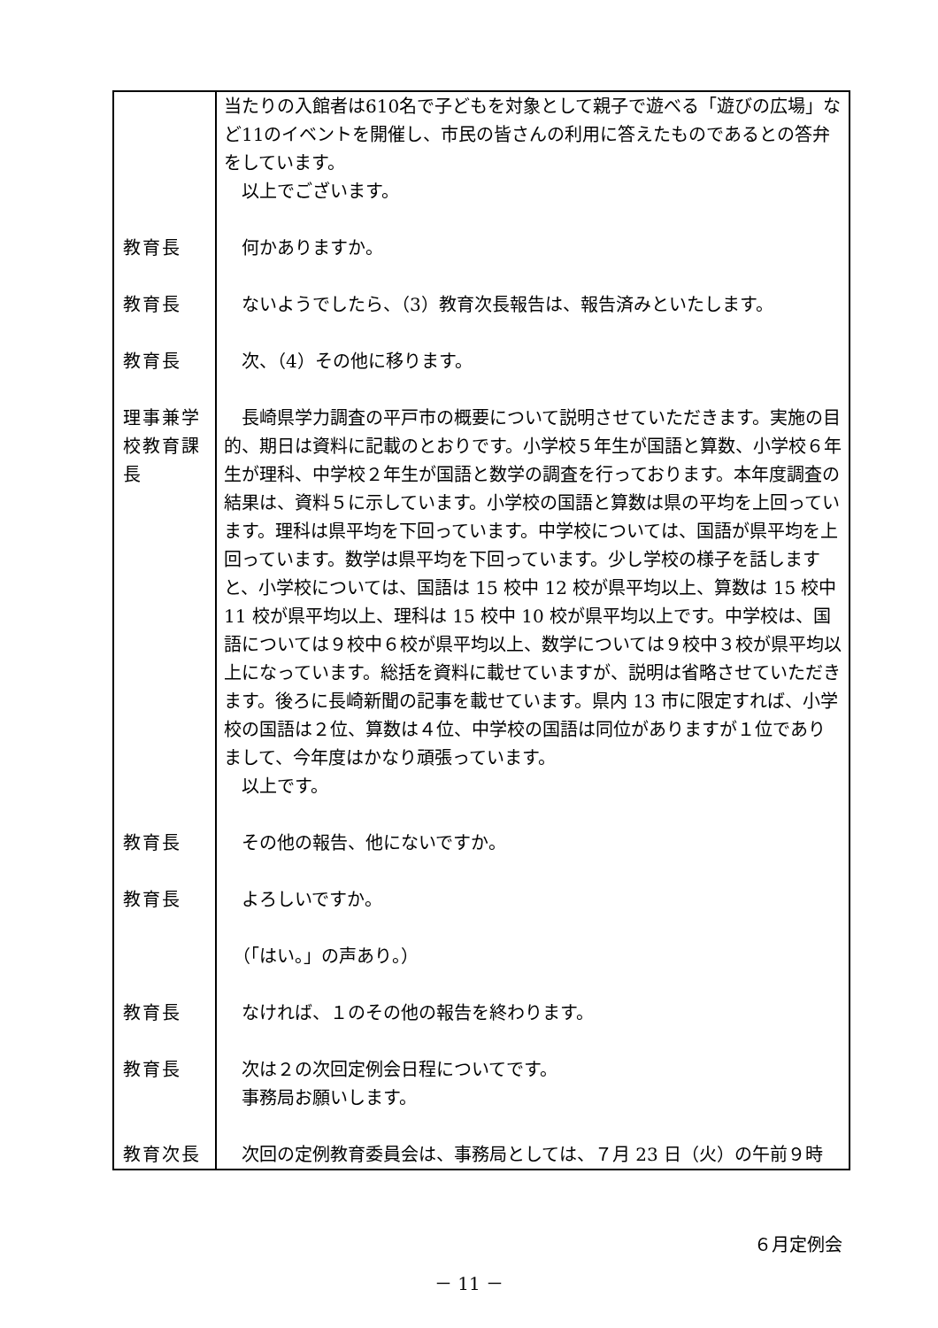| | 当たりの入館者は610名で子どもを対象として親子で遊べる「遊びの広場」など11のイベントを開催し、市民の皆さんの利用に答えたものであるとの答弁をしています。 以上でございます。 |
| 教育長 | 何かありますか。 |
| 教育長 | ないようでしたら、（3）教育次長報告は、報告済みといたします。 |
| 教育長 | 次、（4）その他に移ります。 |
| 理事兼学校教育課長 | 長崎県学力調査の平戸市の概要について説明させていただきます。実施の目的、期日は資料に記載のとおりです。小学校５年生が国語と算数、小学校６年生が理科、中学校２年生が国語と数学の調査を行っております。本年度調査の結果は、資料５に示しています。小学校の国語と算数は県の平均を上回っています。理科は県平均を下回っています。中学校については、国語が県平均を上回っています。数学は県平均を下回っています。少し学校の様子を話しますと、小学校については、国語は 15 校中 12 校が県平均以上、算数は 15 校中 11 校が県平均以上、理科は 15 校中 10 校が県平均以上です。中学校は、国語については９校中６校が県平均以上、数学については９校中３校が県平均以上になっています。総括を資料に載せていますが、説明は省略させていただきます。後ろに長崎新聞の記事を載せています。県内 13 市に限定すれば、小学校の国語は２位、算数は４位、中学校の国語は同位がありますが１位でありまして、今年度はかなり頑張っています。 以上です。 |
| 教育長 | その他の報告、他にないですか。 |
| 教育長 | よろしいですか。 |
| | （「はい。」の声あり。） |
| 教育長 | なければ、１のその他の報告を終わります。 |
| 教育長 | 次は２の次回定例会日程についてです。 事務局お願いします。 |
| 教育次長 | 次回の定例教育委員会は、事務局としては、７月 23 日（火）の午前９時 |
６月定例会
－ 11 －